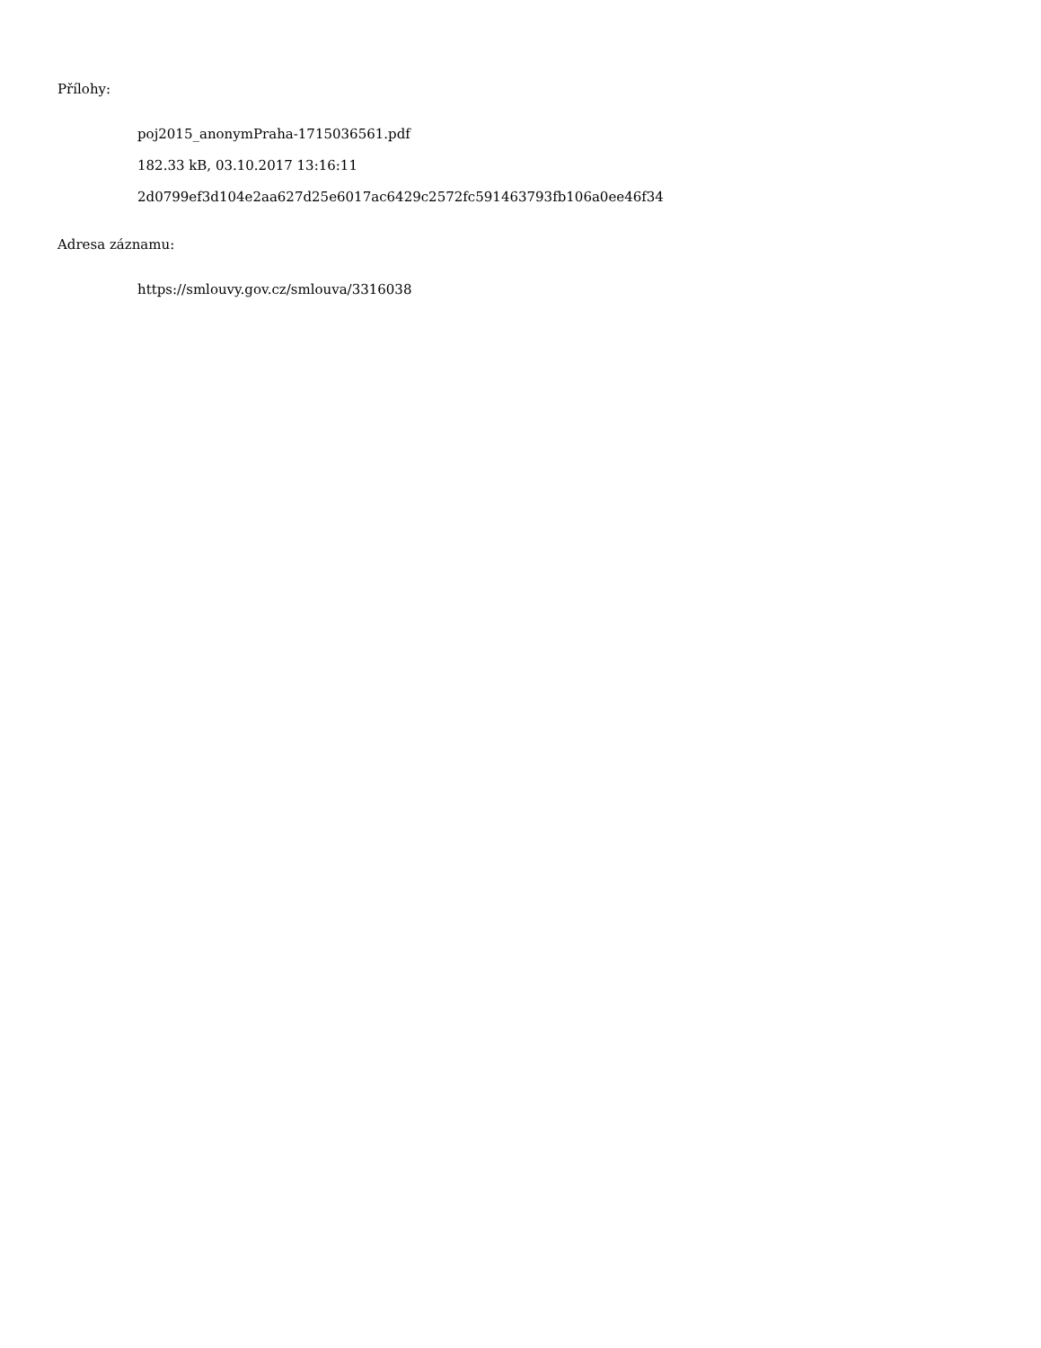Přílohy:
poj2015_anonymPraha-1715036561.pdf
182.33 kB, 03.10.2017 13:16:11
2d0799ef3d104e2aa627d25e6017ac6429c2572fc591463793fb106a0ee46f34
Adresa záznamu:
https://smlouvy.gov.cz/smlouva/3316038